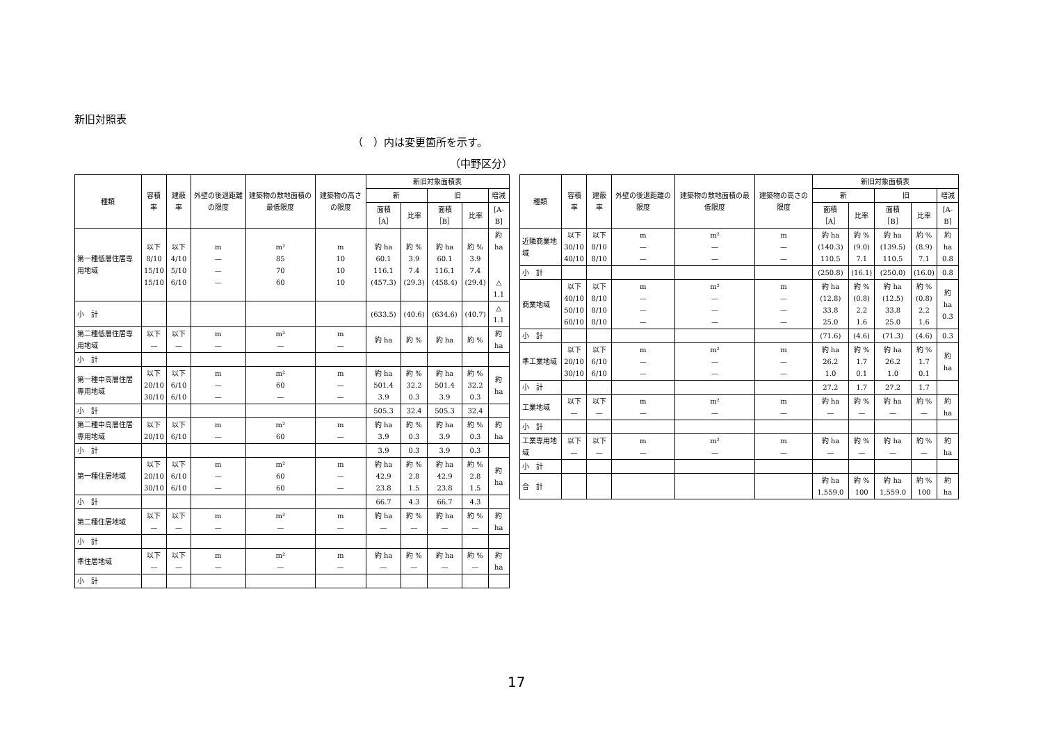新旧対照表
（　）内は変更箇所を示す。
（中野区分）
| 種類 | 容積率 | 建蔽率 | 外壁の後退距離の限度 | 建築物の敷地面積の最低限度 | 建築物の高さの限度 | 新旧対象面積表 | | | | |
| --- | --- | --- | --- | --- | --- | --- | --- | --- | --- | --- |
| | | | | | | 新 | | 旧 | | 増減 |
| | | | | | | 面積［A］ | 比率 | 面積［B］ | 比率 | [A-B] |
| 第一種低層住居専用地域 | 以下 8/10 15/10 15/10 | 以下 4/10 5/10 6/10 | m — — — | m² 85 70 60 | m 10 10 10 | 約 ha 60.1 116.1 (457.3) | 約 % 3.9 7.4 (29.3) | 約 ha 60.1 116.1 (458.4) | 約 % 3.9 7.4 (29.4) | 約 ha △ 1.1 |
| 小 計 | | | | | | (633.5) | (40.6) | (634.6) | (40.7) | △ 1.1 |
| 第二種低層住居専用地域 | 以下 — | 以下 — | m — | m² — | m — | 約 ha | 約 % | 約 ha | 約 % | 約 ha |
| 小 計 | | | | | | | | | | |
| 第一種中高層住居専用地域 | 以下 20/10 30/10 | 以下 6/10 6/10 | m — — | m² 60 — | m — — | 約 ha 501.4 3.9 | 約 % 32.2 0.3 | 約 ha 501.4 3.9 | 約 % 32.2 0.3 | 約 ha |
| 小 計 | | | | | | 505.3 | 32.4 | 505.3 | 32.4 | |
| 第二種中高層住居専用地域 | 以下 20/10 | 以下 6/10 | m — | m² 60 | m — | 約 ha 3.9 | 約 % 0.3 | 約 ha 3.9 | 約 % 0.3 | 約 ha |
| 小 計 | | | | | | 3.9 | 0.3 | 3.9 | 0.3 | |
| 第一種住居地域 | 以下 20/10 30/10 | 以下 6/10 6/10 | m — — | m² 60 60 | m — — | 約 ha 42.9 23.8 | 約 % 2.8 1.5 | 約 ha 42.9 23.8 | 約 % 2.8 1.5 | 約 ha |
| 小 計 | | | | | | 66.7 | 4.3 | 66.7 | 4.3 | |
| 第二種住居地域 | 以下 — | 以下 — | m — | m² — | m — | 約 ha — | 約 % — | 約 ha — | 約 % — | 約 ha |
| 小 計 | | | | | | | | | | |
| 準住居地域 | 以下 — | 以下 — | m — | m² — | m — | 約 ha — | 約 % — | 約 ha — | 約 % — | 約 ha |
| 小 計 | | | | | | | | | | |
| 種類 | 容積率 | 建蔽率 | 外壁の後退距離の限度 | 建築物の敷地面積の最低限度 | 建築物の高さの限度 | 新旧対象面積表 | | | | |
| --- | --- | --- | --- | --- | --- | --- | --- | --- | --- | --- |
| | | | | | | 新 | | 旧 | | 増減 |
| | | | | | | 面積［A］ | 比率 | 面積［B］ | 比率 | [A-B] |
| 近隣商業地域 | 以下 30/10 40/10 | 以下 8/10 8/10 | m — — | m² — — | m — — | 約 ha (140.3) 110.5 | 約 % (9.0) 7.1 | 約 ha (139.5) 110.5 | 約 % (8.9) 7.1 | 約 ha 0.8 |
| 小 計 | | | | | | (250.8) | (16.1) | (250.0) | (16.0) | 0.8 |
| 商業地域 | 以下 40/10 50/10 60/10 | 以下 8/10 8/10 8/10 | m — — — | m² — — — | m — — — | 約 ha (12.8) 33.8 25.0 | 約 % (0.8) 2.2 1.6 | 約 ha (12.5) 33.8 25.0 | 約 % (0.8) 2.2 1.6 | 約 ha 0.3 |
| 小 計 | | | | | | (71.6) | (4.6) | (71.3) | (4.6) | 0.3 |
| 準工業地域 | 以下 20/10 30/10 | 以下 6/10 6/10 | m — — | m² — — | m — — | 約 ha 26.2 1.0 | 約 % 1.7 0.1 | 約 ha 26.2 1.0 | 約 % 1.7 0.1 | 約 ha |
| 小 計 | | | | | | 27.2 | 1.7 | 27.2 | 1.7 | |
| 工業地域 | 以下 — | 以下 — | m — | m² — | m — | 約 ha — | 約 % — | 約 ha — | 約 % — | 約 ha |
| 小 計 | | | | | | | | | | |
| 工業専用地域 | 以下 — | 以下 — | m — | m² — | m — | 約 ha — | 約 % — | 約 ha — | 約 % — | 約 ha |
| 小 計 | | | | | | | | | | |
| 合 計 | | | | | | 約 ha 1,559.0 | 約 % 100 | 約 ha 1,559.0 | 約 % 100 | 約 ha |
17